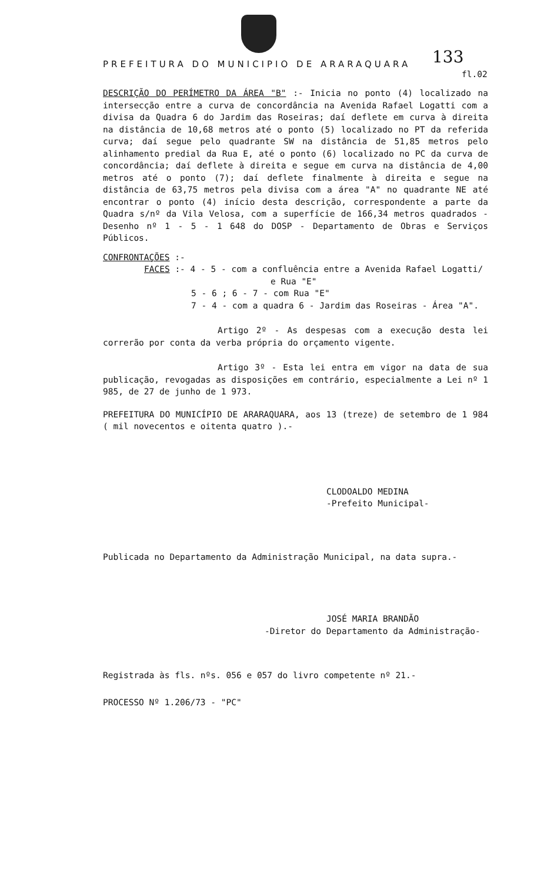133
fl.02
PREFEITURA DO MUNICIPIO DE ARARAQUARA
DESCRIÇÃO DO PERÍMETRO DA ÁREA "B" :- Inicia no ponto (4) localizado na intersecção entre a curva de concordância na Avenida Rafael Logatti com a divisa da Quadra 6 do Jardim das Roseiras; daí deflete em curva à direita na distância de 10,68 metros até o ponto (5) localizado no PT da referida curva; daí segue pelo quadrante SW na distância de 51,85 metros pelo alinhamento predial da Rua E, até o ponto (6) localizado no PC da curva de concordância; daí deflete à direita e segue em curva na distância de 4,00 metros até o ponto (7); daí deflete finalmente à direita e segue na distância de 63,75 metros pela divisa com a área "A" no quadrante NE até encontrar o ponto (4) início desta descrição, correspondente a parte da Quadra s/nº da Vila Velosa, com a superfície de 166,34 metros quadrados - Desenho nº 1 - 5 - 1 648 do DOSP - Departamento de Obras e Serviços Públicos.
CONFRONTAÇÕES :-
FACES :- 4 - 5 - com a confluência entre a Avenida Rafael Logatti/
e Rua "E"
5 - 6 ; 6 - 7 - com Rua "E"
7 - 4 - com a quadra 6 - Jardim das Roseiras - Área "A".
Artigo 2º - As despesas com a execução desta lei correrão por conta da verba própria do orçamento vigente.
Artigo 3º - Esta lei entra em vigor na data de sua publicação, revogadas as disposições em contrário, especialmente a Lei nº 1 985, de 27 de junho de 1 973.
PREFEITURA DO MUNICÍPIO DE ARARAQUARA, aos 13 (treze) de setembro de 1 984 ( mil novecentos e oitenta quatro ).-
CLODOALDO MEDINA
-Prefeito Municipal-
Publicada no Departamento da Administração Municipal, na data supra.-
JOSÉ MARIA BRANDÃO
-Diretor do Departamento da Administração-
Registrada às fls. nºs. 056 e 057 do livro competente nº 21.-
PROCESSO Nº 1.206/73 - "PC"